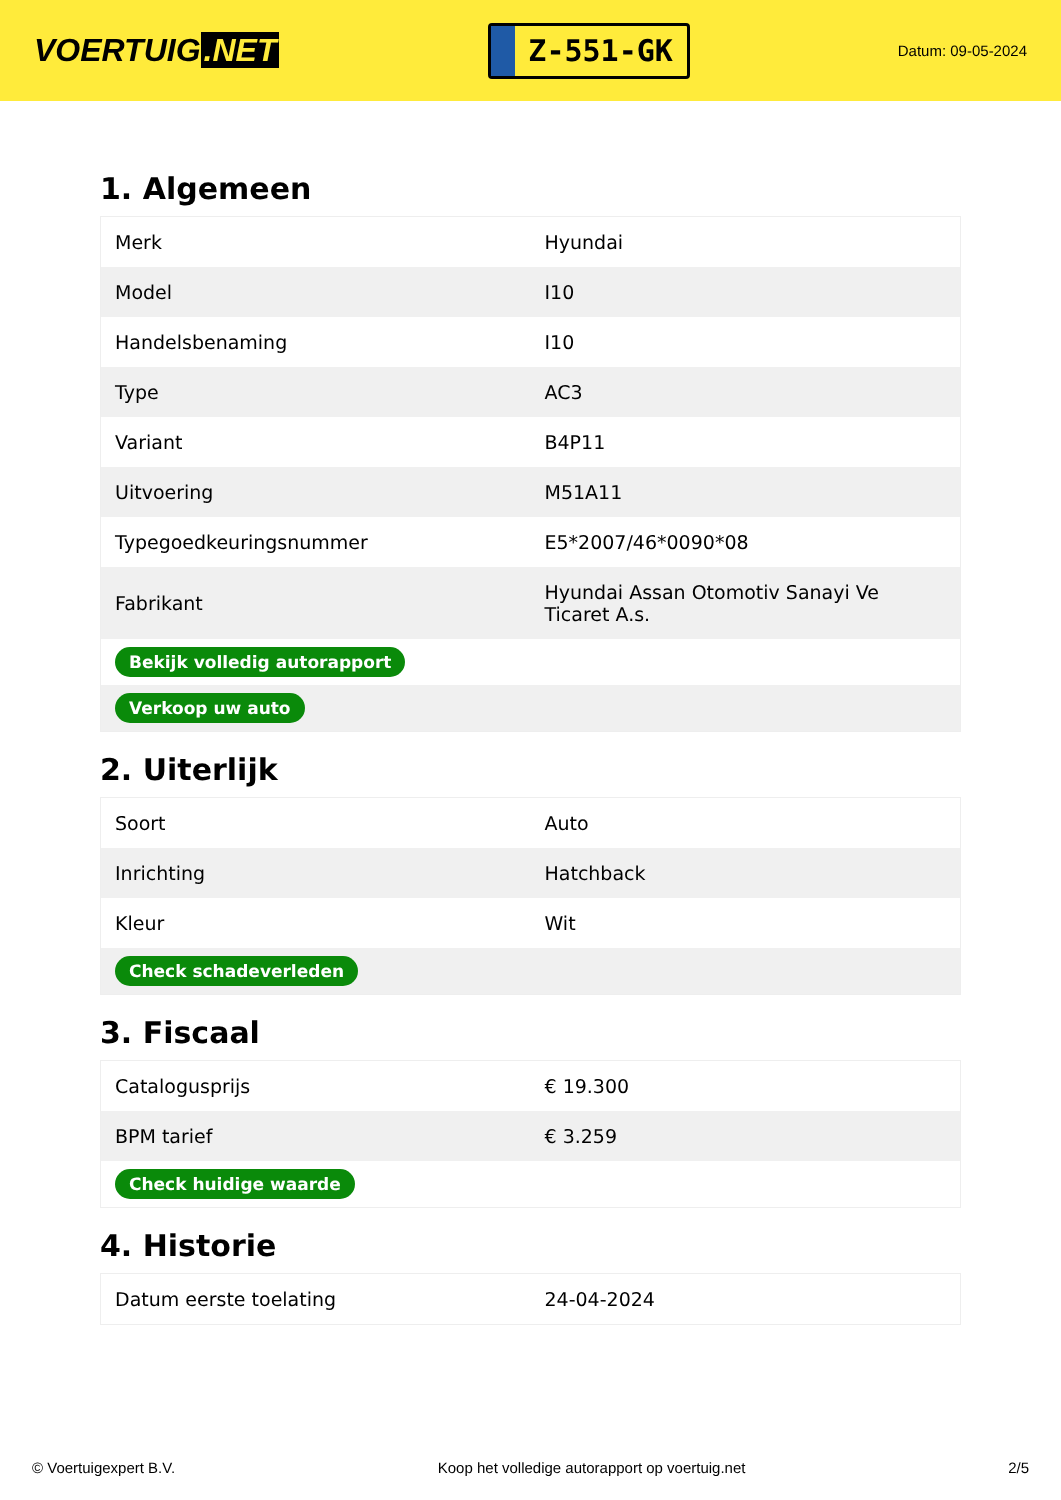VOERTUIG.NET
Z-551-GK
Datum: 09-05-2024
1. Algemeen
| Merk | Hyundai |
| Model | I10 |
| Handelsbenaming | I10 |
| Type | AC3 |
| Variant | B4P11 |
| Uitvoering | M51A11 |
| Typegoedkeuringsnummer | E5*2007/46*0090*08 |
| Fabrikant | Hyundai Assan Otomotiv Sanayi Ve Ticaret A.s. |
| Bekijk volledig autorapport | |
| Verkoop uw auto | |
2. Uiterlijk
| Soort | Auto |
| Inrichting | Hatchback |
| Kleur | Wit |
| Check schadeverleden | |
3. Fiscaal
| Catalogusprijs | € 19.300 |
| BPM tarief | € 3.259 |
| Check huidige waarde | |
4. Historie
| Datum eerste toelating | 24-04-2024 |
© Voertuigexpert B.V. Koop het volledige autorapport op voertuig.net 2/5